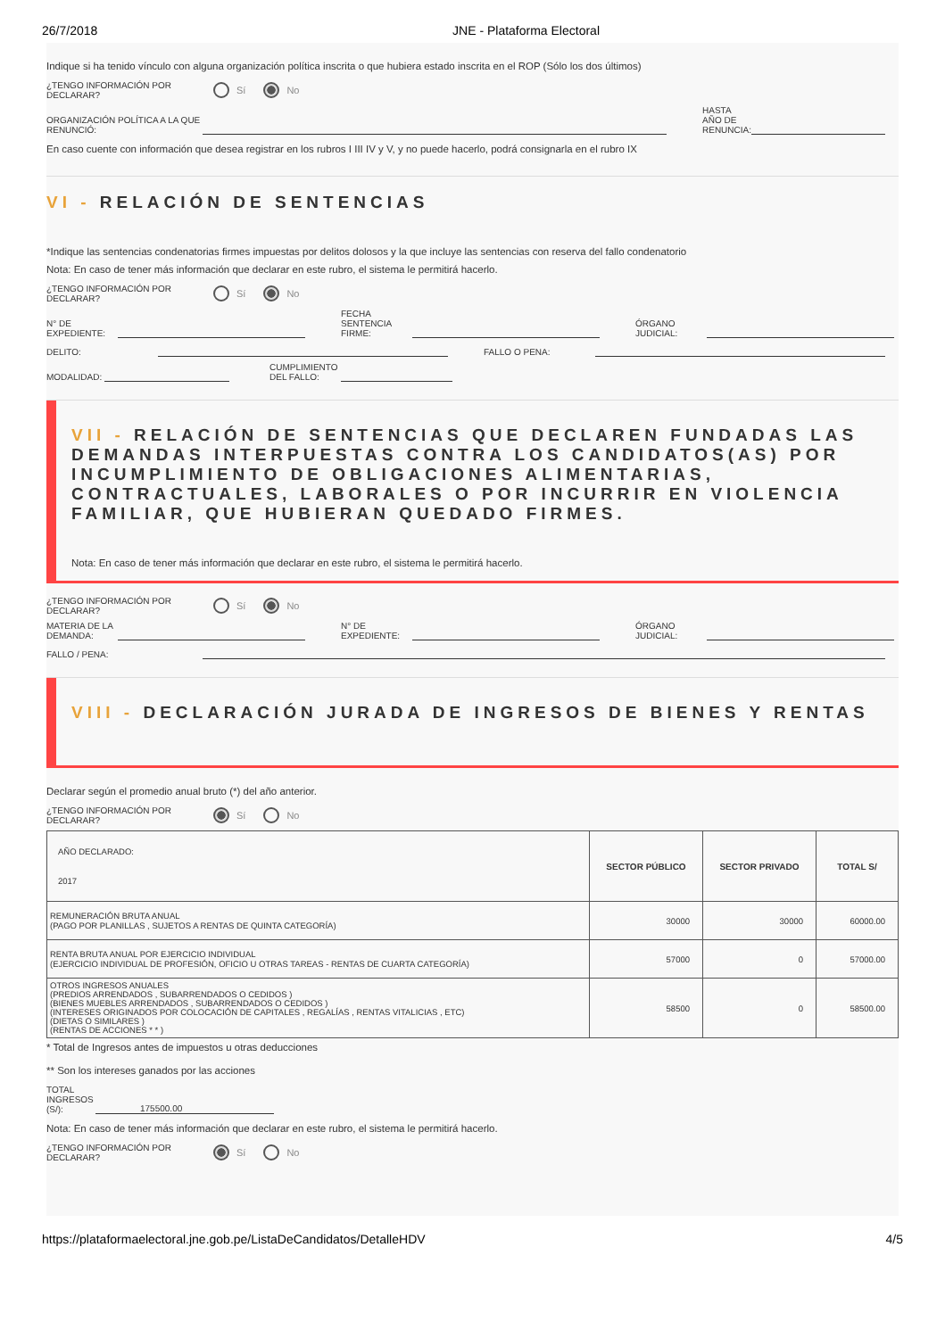26/7/2018 JNE - Plataforma Electoral
Indique si ha tenido vínculo con alguna organización política inscrita o que hubiera estado inscrita en el ROP (Sólo los dos últimos)
¿TENGO INFORMACIÓN POR DECLARAR?
Sí No
ORGANIZACIÓN POLÍTICA A LA QUE RENUNCIÓ:
HASTA AÑO DE RENUNCIA:
En caso cuente con información que desea registrar en los rubros I III IV y V, y no puede hacerlo, podrá consignarla en el rubro IX
VI - RELACIÓN DE SENTENCIAS
*Indique las sentencias condenatorias firmes impuestas por delitos dolosos y la que incluye las sentencias con reserva del fallo condenatorio
Nota: En caso de tener más información que declarar en este rubro, el sistema le permitirá hacerlo.
¿TENGO INFORMACIÓN POR DECLARAR?
Sí No
N° DE EXPEDIENTE:
FECHA SENTENCIA FIRME:
ÓRGANO JUDICIAL:
DELITO:
FALLO O PENA:
MODALIDAD:
CUMPLIMIENTO DEL FALLO:
VII - RELACIÓN DE SENTENCIAS QUE DECLAREN FUNDADAS LAS DEMANDAS INTERPUESTAS CONTRA LOS CANDIDATOS(AS) POR INCUMPLIMIENTO DE OBLIGACIONES ALIMENTARIAS, CONTRACTUALES, LABORALES O POR INCURRIR EN VIOLENCIA FAMILIAR, QUE HUBIERAN QUEDADO FIRMES.
Nota: En caso de tener más información que declarar en este rubro, el sistema le permitirá hacerlo.
¿TENGO INFORMACIÓN POR DECLARAR?
Sí No
MATERIA DE LA DEMANDA:
N° DE EXPEDIENTE:
ÓRGANO JUDICIAL:
FALLO / PENA:
VIII - DECLARACIÓN JURADA DE INGRESOS DE BIENES Y RENTAS
Declarar según el promedio anual bruto (*) del año anterior.
¿TENGO INFORMACIÓN POR DECLARAR?
Sí No
| AÑO DECLARADO: 2017 | SECTOR PÚBLICO | SECTOR PRIVADO | TOTAL S/ |
| REMUNERACIÓN BRUTA ANUAL (PAGO POR PLANILLAS , SUJETOS A RENTAS DE QUINTA CATEGORÍA) | 30000 | 30000 | 60000.00 |
| RENTA BRUTA ANUAL POR EJERCICIO INDIVIDUAL (EJERCICIO INDIVIDUAL DE PROFESIÓN, OFICIO U OTRAS TAREAS - RENTAS DE CUARTA CATEGORÍA) | 57000 | 0 | 57000.00 |
| OTROS INGRESOS ANUALES (PREDIOS ARRENDADOS , SUBARRENDADOS O CEDIDOS ) (BIENES MUEBLES ARRENDADOS , SUBARRENDADOS O CEDIDOS ) (INTERESES ORIGINADOS POR COLOCACIÓN DE CAPITALES , REGALÍAS , RENTAS VITALICIAS , ETC) (DIETAS O SIMILARES ) (RENTAS DE ACCIONES * * ) | 58500 | 0 | 58500.00 |
* Total de Ingresos antes de impuestos u otras deducciones
** Son los intereses ganados por las acciones
TOTAL INGRESOS (S/):
175500.00
Nota: En caso de tener más información que declarar en este rubro, el sistema le permitirá hacerlo.
¿TENGO INFORMACIÓN POR DECLARAR?
Sí No
https://plataformaelectoral.jne.gob.pe/ListaDeCandidatos/DetalleHDV 4/5